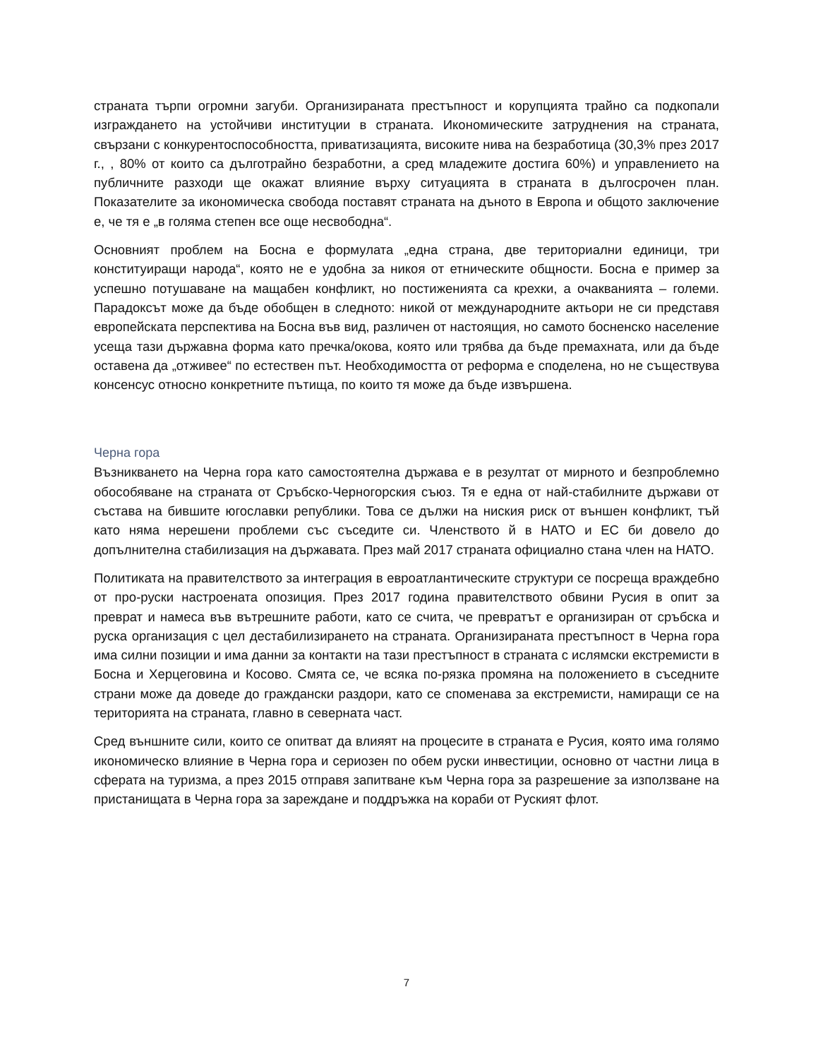страната търпи огромни загуби. Организираната престъпност и корупцията трайно са подкопали изграждането на устойчиви институции в страната. Икономическите затруднения на страната, свързани с конкурентоспособността, приватизацията, високите нива на безработица (30,3% през 2017 г., , 80% от които са дълготрайно безработни, а сред младежите достига 60%) и управлението на публичните разходи ще окажат влияние върху ситуацията в страната в дългосрочен план. Показателите за икономическа свобода поставят страната на дъното в Европа и общото заключение е, че тя е „в голяма степен все още несвободна“.
Основният проблем на Босна е формулата „една страна, две териториални единици, три конституиращи народа“, която не е удобна за никоя от етническите общности. Босна е пример за успешно потушаване на мащабен конфликт, но постиженията са крехки, а очакванията – големи. Парадоксът може да бъде обобщен в следното: никой от международните актьори не си представя европейската перспектива на Босна във вид, различен от настоящия, но самото босненско население усеща тази държавна форма като пречка/окова, която или трябва да бъде премахната, или да бъде оставена да „отживее“ по естествен път. Необходимостта от реформа е споделена, но не съществува консенсус относно конкретните пътища, по които тя може да бъде извършена.
Черна гора
Възникването на Черна гора като самостоятелна държава е в резултат от мирното и безпроблемно обособяване на страната от Сръбско-Черногорския съюз. Тя е една от най-стабилните държави от състава на бившите югославки републики. Това се дължи на ниския риск от външен конфликт, тъй като няма нерешени проблеми със съседите си. Членството й в НАТО и ЕС би довело до допълнителна стабилизация на държавата. През май 2017 страната официално стана член на НАТО.
Политиката на правителството за интеграция в евроатлантическите структури се посреща враждебно от про-руски настроената опозиция. През 2017 година правителството обвини Русия в опит за преврат и намеса във вътрешните работи, като се счита, че превратът е организиран от сръбска и руска организация с цел дестабилизирането на страната. Организираната престъпност в Черна гора има силни позиции и има данни за контакти на тази престъпност в страната с ислямски екстремисти в Босна и Херцеговина и Косово. Смята се, че всяка по-рязка промяна на положението в съседните страни може да доведе до граждански раздори, като се споменава за екстремисти, намиращи се на територията на страната, главно в северната част.
Сред външните сили, които се опитват да влияят на процесите в страната е Русия, която има голямо икономическо влияние в Черна гора и сериозен по обем руски инвестиции, основно от частни лица в сферата на туризма, а през 2015 отправя запитване към Черна гора за разрешение за използване на пристанищата в Черна гора за зареждане и поддръжка на кораби от Руският флот.
7